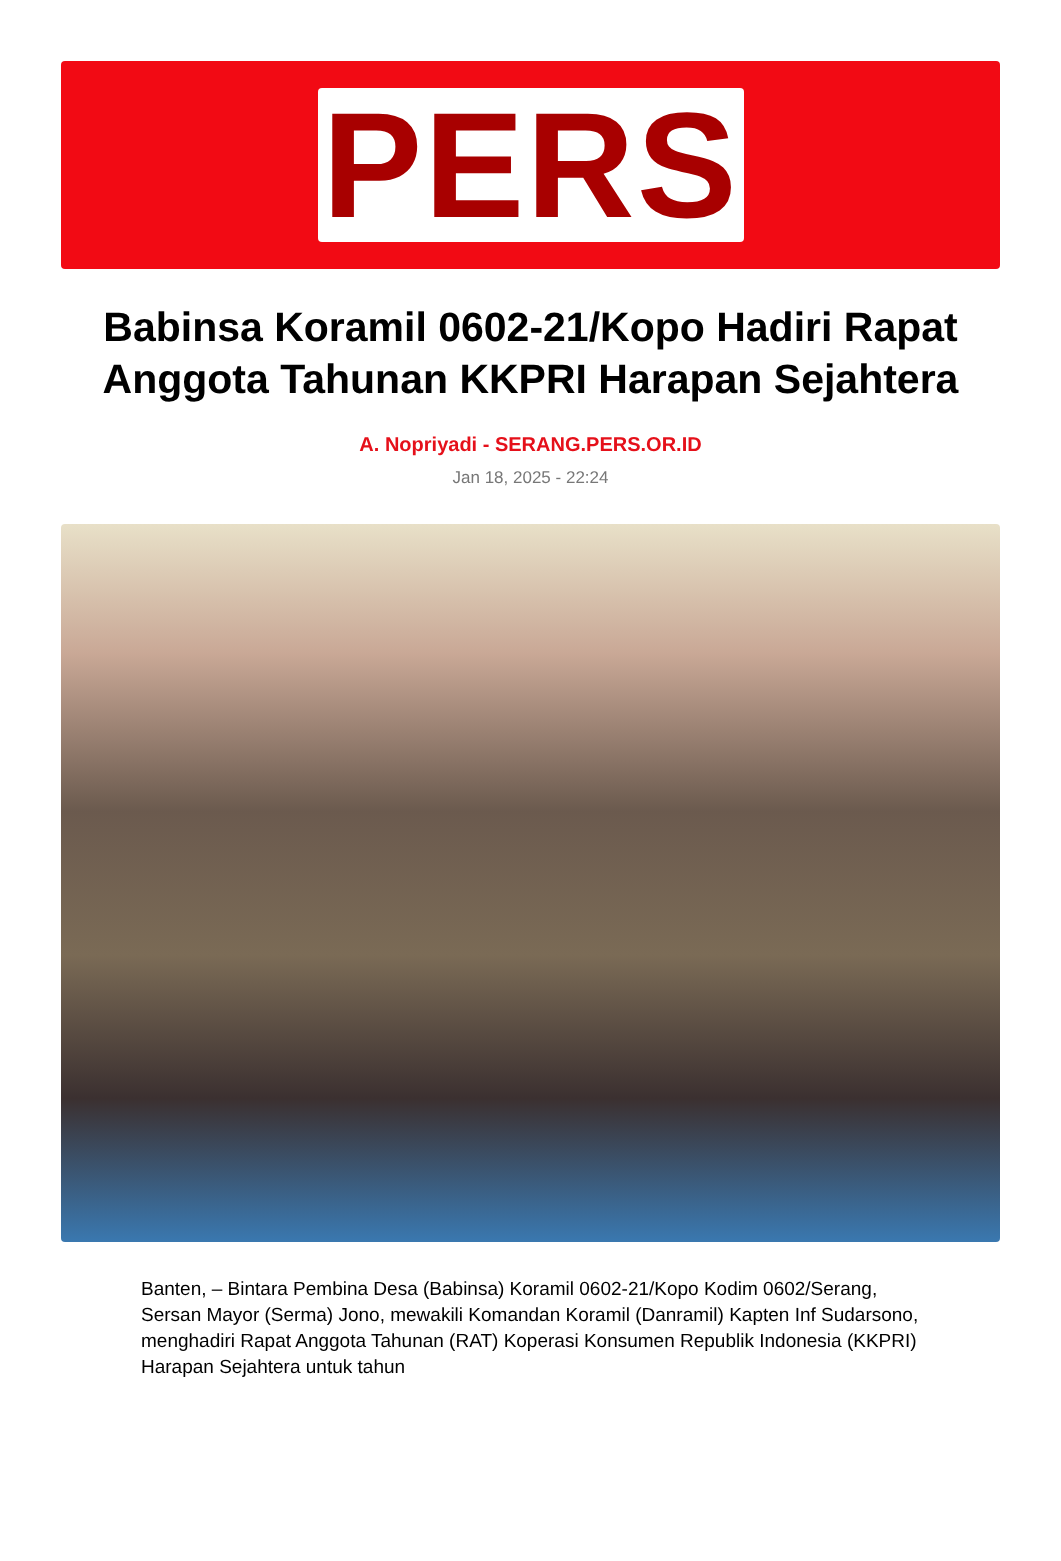PERS
Babinsa Koramil 0602-21/Kopo Hadiri Rapat Anggota Tahunan KKPRI Harapan Sejahtera
A. Nopriyadi - SERANG.PERS.OR.ID
Jan 18, 2025 - 22:24
Banten, – Bintara Pembina Desa (Babinsa) Koramil 0602-21/Kopo Kodim 0602/Serang, Sersan Mayor (Serma) Jono, mewakili Komandan Koramil (Danramil) Kapten Inf Sudarsono, menghadiri Rapat Anggota Tahunan (RAT) Koperasi Konsumen Republik Indonesia (KKPRI) Harapan Sejahtera untuk tahun